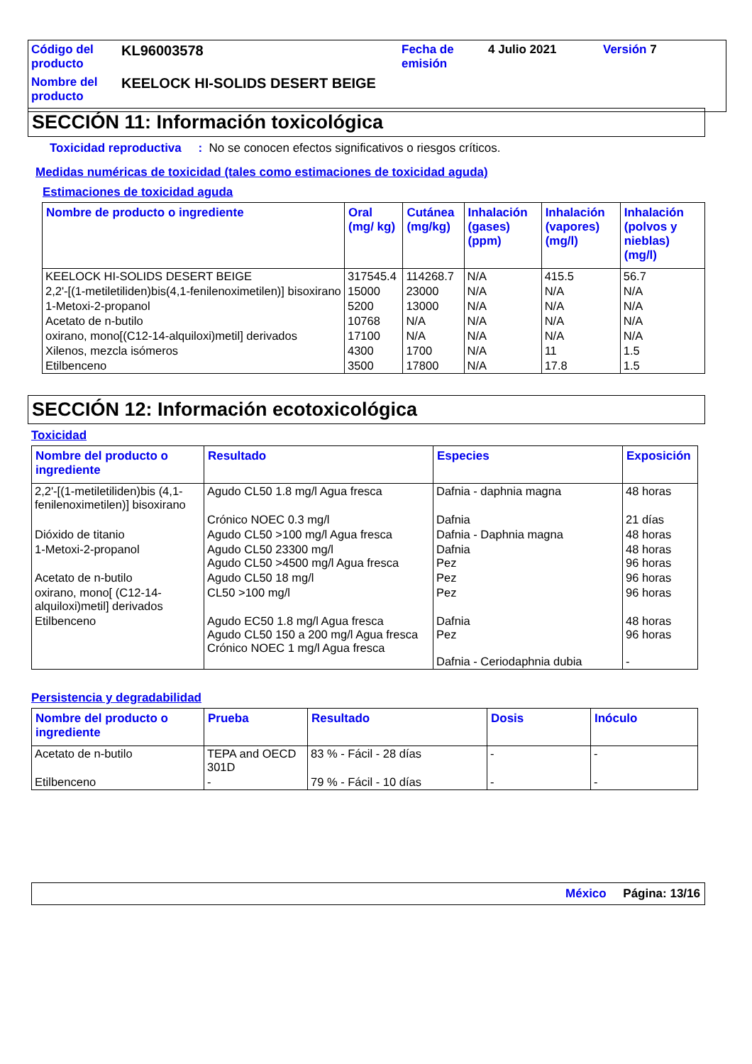Código del producto
KL96003578
Fecha de emisión
4 Julio 2021
Versión 7
Nombre del producto
KEELOCK HI-SOLIDS DESERT BEIGE
SECCIÓN 11: Información toxicológica
Toxicidad reproductiva : No se conocen efectos significativos o riesgos críticos.
Medidas numéricas de toxicidad (tales como estimaciones de toxicidad aguda)
Estimaciones de toxicidad aguda
| Nombre de producto o ingrediente | Oral (mg/ kg) | Cutánea (mg/kg) | Inhalación (gases) (ppm) | Inhalación (vapores) (mg/l) | Inhalación (polvos y nieblas) (mg/l) |
| --- | --- | --- | --- | --- | --- |
| KEELOCK HI-SOLIDS DESERT BEIGE | 317545.4 | 114268.7 | N/A | 415.5 | 56.7 |
| 2,2'-[(1-metiletiliden)bis(4,1-fenilenoximetilen)] bisoxirano | 15000 | 23000 | N/A | N/A | N/A |
| 1-Metoxi-2-propanol | 5200 | 13000 | N/A | N/A | N/A |
| Acetato de n-butilo | 10768 | N/A | N/A | N/A | N/A |
| oxirano, mono[(C12-14-alquiloxi)metil] derivados | 17100 | N/A | N/A | N/A | N/A |
| Xilenos, mezcla isómeros | 4300 | 1700 | N/A | 11 | 1.5 |
| Etilbenceno | 3500 | 17800 | N/A | 17.8 | 1.5 |
SECCIÓN 12: Información ecotoxicológica
Toxicidad
| Nombre del producto o ingrediente | Resultado | Especies | Exposición |
| --- | --- | --- | --- |
| 2,2'-[(1-metiletiliden)bis (4,1-fenilenoximetilen)] bisoxirano | Agudo CL50 1.8 mg/l Agua fresca | Dafnia - daphnia magna | 48 horas |
| | Crónico NOEC 0.3 mg/l | Dafnia | 21 días |
| Dióxido de titanio | Agudo CL50 >100 mg/l Agua fresca | Dafnia - Daphnia magna | 48 horas |
| 1-Metoxi-2-propanol | Agudo CL50 23300 mg/l Agudo CL50 >4500 mg/l Agua fresca | Dafnia Pez | 48 horas 96 horas |
| Acetato de n-butilo | Agudo CL50 18 mg/l | Pez | 96 horas |
| oxirano, mono[ (C12-14-alquiloxi)metil] derivados | CL50 >100 mg/l | Pez | 96 horas |
| Etilbenceno | Agudo EC50 1.8 mg/l Agua fresca Agudo CL50 150 a 200 mg/l Agua fresca Crónico NOEC 1 mg/l Agua fresca | Dafnia Pez Dafnia - Ceriodaphnia dubia | 48 horas 96 horas - |
Persistencia y degradabilidad
| Nombre del producto o ingrediente | Prueba | Resultado | Dosis | Inóculo |
| --- | --- | --- | --- | --- |
| Acetato de n-butilo | TEPA and OECD 301D | 83 % - Fácil - 28 días | - | - |
| Etilbenceno | - | 79 % - Fácil - 10 días | - | - |
México Página: 13/16